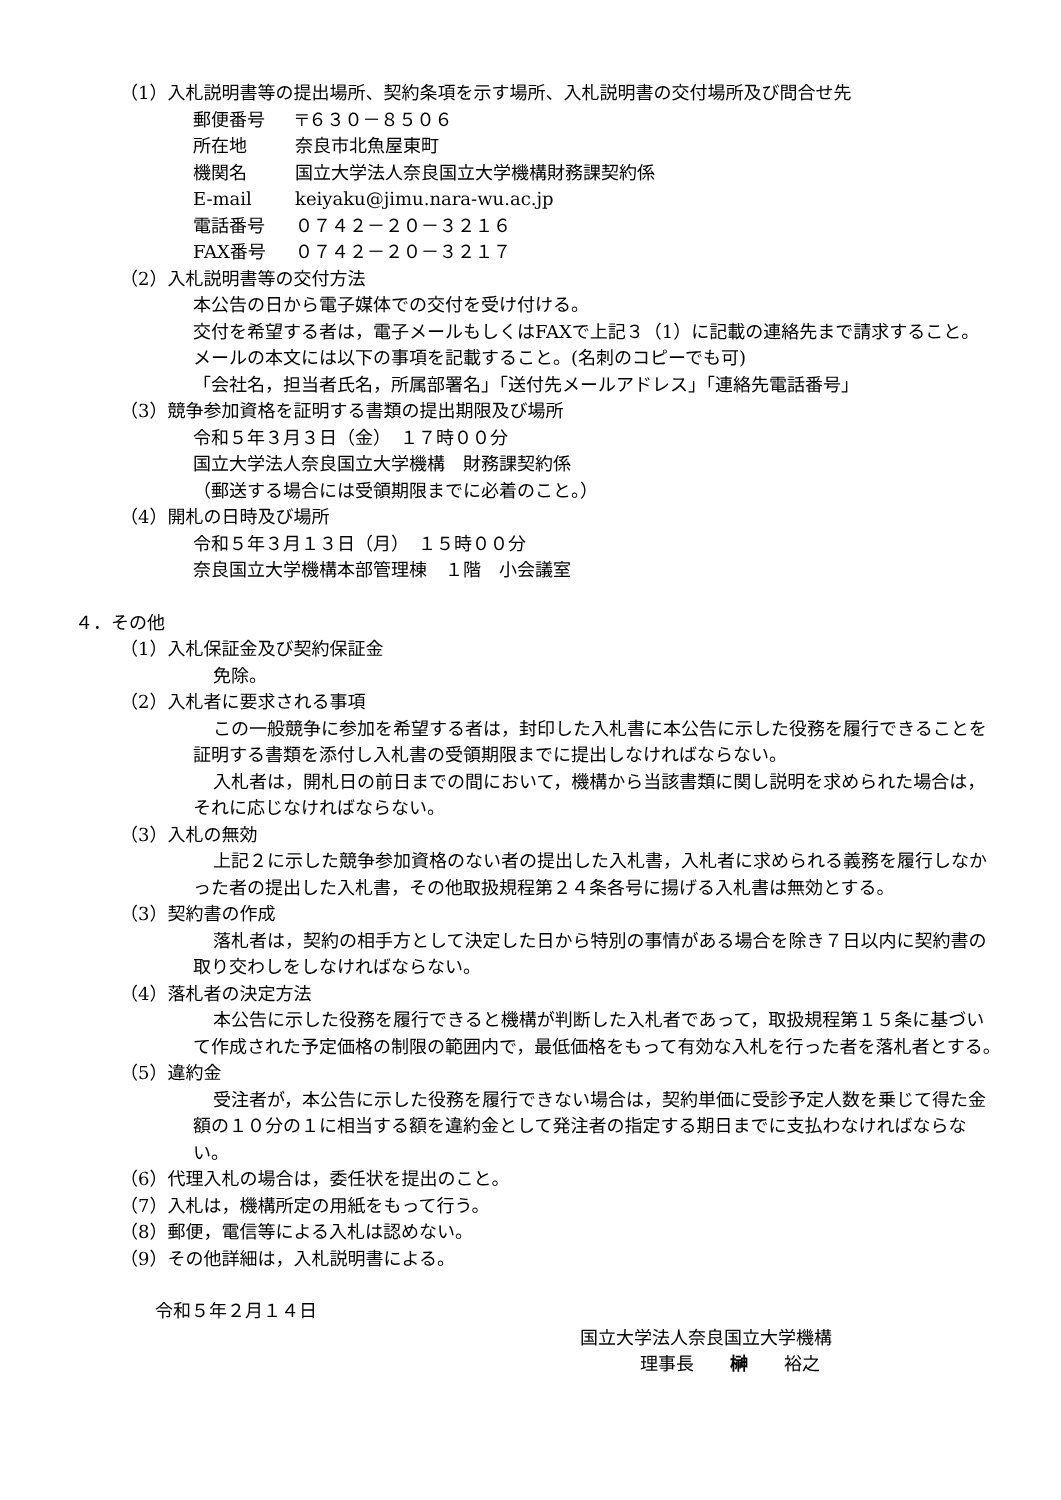（1）入札説明書等の提出場所、契約条項を示す場所、入札説明書の交付場所及び問合せ先
郵便番号 〒６３０－８５０６
所在地 奈良市北魚屋東町
機関名 国立大学法人奈良国立大学機構財務課契約係
E-mail keiyaku@jimu.nara-wu.ac.jp
電話番号 ０７４２－２０－３２１６
FAX番号 ０７４２－２０－３２１７
（2）入札説明書等の交付方法
本公告の日から電子媒体での交付を受け付ける。
交付を希望する者は，電子メールもしくはFAXで上記３（1）に記載の連絡先まで請求すること。
メールの本文には以下の事項を記載すること。(名刺のコピーでも可)
「会社名，担当者氏名，所属部署名」「送付先メールアドレス」「連絡先電話番号」
（3）競争参加資格を証明する書類の提出期限及び場所
令和５年３月３日（金）　１７時００分
国立大学法人奈良国立大学機構　財務課契約係
（郵送する場合には受領期限までに必着のこと。）
（4）開札の日時及び場所
令和５年３月１３日（月）　１５時００分
奈良国立大学機構本部管理棟　１階　小会議室
４．その他
（1）入札保証金及び契約保証金
免除。
（2）入札者に要求される事項
この一般競争に参加を希望する者は，封印した入札書に本公告に示した役務を履行できることを証明する書類を添付し入札書の受領期限までに提出しなければならない。
入札者は，開札日の前日までの間において，機構から当該書類に関し説明を求められた場合は，それに応じなければならない。
（3）入札の無効
上記２に示した競争参加資格のない者の提出した入札書，入札者に求められる義務を履行しなかった者の提出した入札書，その他取扱規程第２４条各号に揚げる入札書は無効とする。
（3）契約書の作成
落札者は，契約の相手方として決定した日から特別の事情がある場合を除き７日以内に契約書の取り交わしをしなければならない。
（4）落札者の決定方法
本公告に示した役務を履行できると機構が判断した入札者であって，取扱規程第１５条に基づいて作成された予定価格の制限の範囲内で，最低価格をもって有効な入札を行った者を落札者とする。
（5）違約金
受注者が，本公告に示した役務を履行できない場合は，契約単価に受診予定人数を乗じて得た金額の１０分の１に相当する額を違約金として発注者の指定する期日までに支払わなければならない。
（6）代理入札の場合は，委任状を提出のこと。
（7）入札は，機構所定の用紙をもって行う。
（8）郵便，電信等による入札は認めない。
（9）その他詳細は，入札説明書による。
令和５年２月１４日
国立大学法人奈良国立大学機構
理事長　　榊　　裕之